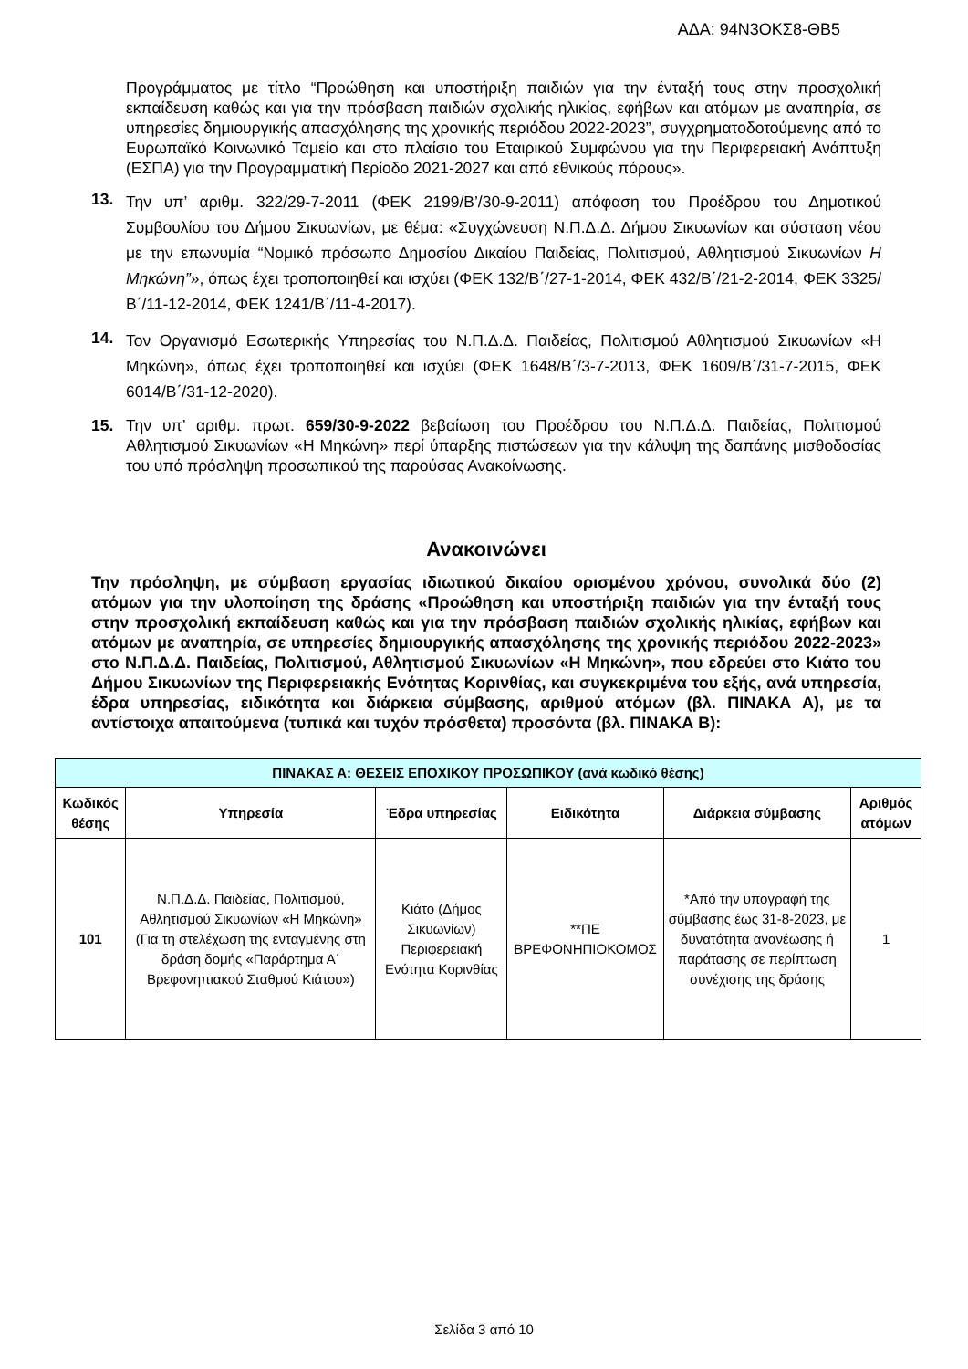ΑΔΑ: 94Ν3ΟΚΣ8-ΘΒ5
Προγράμματος με τίτλο “Προώθηση και υποστήριξη παιδιών για την ένταξή τους στην προσχολική εκπαίδευση καθώς και για την πρόσβαση παιδιών σχολικής ηλικίας, εφήβων και ατόμων με αναπηρία, σε υπηρεσίες δημιουργικής απασχόλησης της χρονικής περιόδου 2022-2023”, συγχρηματοδοτούμενης από το Ευρωπαϊκό Κοινωνικό Ταμείο και στο πλαίσιο του Εταιρικού Συμφώνου για την Περιφερειακή Ανάπτυξη (ΕΣΠΑ) για την Προγραμματική Περίοδο 2021-2027 και από εθνικούς πόρους».
13. Την υπ’ αριθμ. 322/29-7-2011 (ΦΕΚ 2199/Β’/30-9-2011) απόφαση του Προέδρου του Δημοτικού Συμβουλίου του Δήμου Σικυωνίων, με θέμα: «Συγχώνευση Ν.Π.Δ.Δ. Δήμου Σικυωνίων και σύσταση νέου με την επωνυμία “Νομικό πρόσωπο Δημοσίου Δικαίου Παιδείας, Πολιτισμού, Αθλητισμού Σικυωνίων Η Μηκώνη”», όπως έχει τροποποιηθεί και ισχύει (ΦΕΚ 132/Β΄/27-1-2014, ΦΕΚ 432/Β΄/21-2-2014, ΦΕΚ 3325/Β΄/11-12-2014, ΦΕΚ 1241/Β΄/11-4-2017).
14. Τον Οργανισμό Εσωτερικής Υπηρεσίας του Ν.Π.Δ.Δ. Παιδείας, Πολιτισμού Αθλητισμού Σικυωνίων «Η Μηκώνη», όπως έχει τροποποιηθεί και ισχύει (ΦΕΚ 1648/Β΄/3-7-2013, ΦΕΚ 1609/Β΄/31-7-2015, ΦΕΚ 6014/Β΄/31-12-2020).
15. Την υπ’ αριθμ. πρωτ. 659/30-9-2022 βεβαίωση του Προέδρου του Ν.Π.Δ.Δ. Παιδείας, Πολιτισμού Αθλητισμού Σικυωνίων «Η Μηκώνη» περί ύπαρξης πιστώσεων για την κάλυψη της δαπάνης μισθοδοσίας του υπό πρόσληψη προσωπικού της παρούσας Ανακοίνωσης.
Ανακοινώνει
Την πρόσληψη, με σύμβαση εργασίας ιδιωτικού δικαίου ορισμένου χρόνου, συνολικά δύο (2) ατόμων για την υλοποίηση της δράσης «Προώθηση και υποστήριξη παιδιών για την ένταξή τους στην προσχολική εκπαίδευση καθώς και για την πρόσβαση παιδιών σχολικής ηλικίας, εφήβων και ατόμων με αναπηρία, σε υπηρεσίες δημιουργικής απασχόλησης της χρονικής περιόδου 2022-2023» στο Ν.Π.Δ.Δ. Παιδείας, Πολιτισμού, Αθλητισμού Σικυωνίων «Η Μηκώνη», που εδρεύει στο Κιάτο του Δήμου Σικυωνίων της Περιφερειακής Ενότητας Κορινθίας, και συγκεκριμένα του εξής, ανά υπηρεσία, έδρα υπηρεσίας, ειδικότητα και διάρκεια σύμβασης, αριθμού ατόμων (βλ. ΠΙΝΑΚΑ Α), με τα αντίστοιχα απαιτούμενα (τυπικά και τυχόν πρόσθετα) προσόντα (βλ. ΠΙΝΑΚΑ Β):
| ΠΙΝΑΚΑΣ Α: ΘΕΣΕΙΣ ΕΠΟΧΙΚΟΥ ΠΡΟΣΩΠΙΚΟΥ (ανά κωδικό θέσης) | | | | | |
| --- | --- | --- | --- | --- | --- |
| Κωδικός θέσης | Υπηρεσία | Έδρα υπηρεσίας | Ειδικότητα | Διάρκεια σύμβασης | Αριθμός ατόμων |
| 101 | Ν.Π.Δ.Δ. Παιδείας, Πολιτισμού, Αθλητισμού Σικυωνίων «Η Μηκώνη» (Για τη στελέχωση της ενταγμένης στη δράση δομής «Παράρτημα Α΄ Βρεφονηπιακού Σταθμού Κιάτου») | Κιάτο (Δήμος Σικυωνίων) Περιφερειακή Ενότητα Κορινθίας | **ΠΕ ΒΡΕΦΟΝΗΠΙΟΚΟΜΟΣ | *Από την υπογραφή της σύμβασης έως 31-8-2023, με δυνατότητα ανανέωσης ή παράτασης σε περίπτωση συνέχισης της δράσης | 1 |
Σελίδα 3 από 10